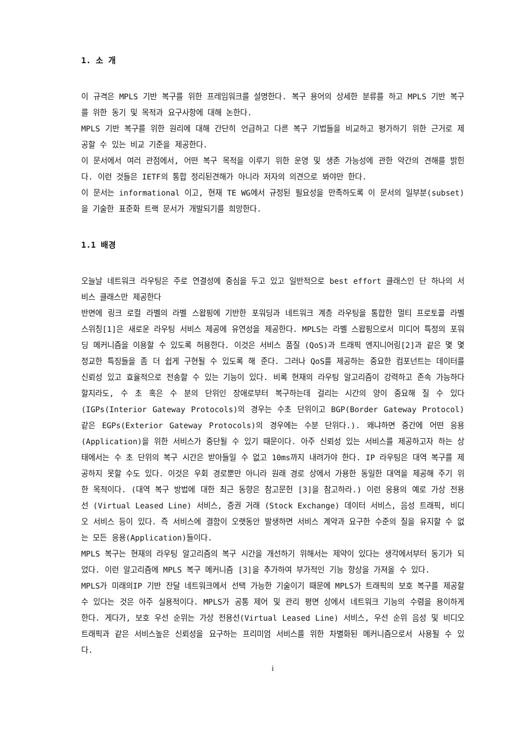1. 소 개
이 규격은 MPLS 기반 복구를 위한 프레임워크를 설명한다. 복구 용어의 상세한 분류를 하고 MPLS 기반 복구를 위한 동기 및 목적과 요구사항에 대해 논한다.
MPLS 기반 복구를 위한 원리에 대해 간단히 언급하고 다른 복구 기법들을 비교하고 평가하기 위한 근거로 제공할 수 있는 비교 기준을 제공한다.
이 문서에서 여러 관점에서, 어떤 복구 목적을 이루기 위한 운영 및 생존 가능성에 관한 약간의 견해를 밝힌다. 이런 것들은 IETF의 통합 정리된견해가 아니라 저자의 의견으로 봐야만 한다.
이 문서는 informational 이고, 현재 TE WG에서 규정된 필요성을 만족하도록 이 문서의 일부분(subset)을 기술한 표준화 트랙 문서가 개발되기를 희망한다.
1.1 배경
오늘날 네트워크 라우팅은 주로 연결성에 중심을 두고 있고 일반적으로 best effort 클래스인 단 하나의 서비스 클래스만 제공한다
반면에 링크 로컬 라벨의 라벨 스왑핑에 기반한 포워딩과 네트워크 계층 라우팅을 통합한 멀티 프로토콜 라벨 스위칭[1]은 새로운 라우팅 서비스 제공에 유연성을 제공한다. MPLS는 라벨 스왑핑으로서 미디어 특정의 포워딩 메커니즘을 이용할 수 있도록 허용한다. 이것은 서비스 품질 (QoS)과 트래픽 엔지니어링[2]과 같은 몇 몇 정교한 특징들을 좀 더 쉽게 구현될 수 있도록 해 준다. 그러나 QoS를 제공하는 중요한 컴포넌트는 데이터를 신뢰성 있고 효율적으로 전송할 수 있는 기능이 있다. 비록 현재의 라우팅 알고리즘이 강력하고 존속 가능하다 할지라도, 수 초 혹은 수 분의 단위인 장애로부터 복구하는데 걸리는 시간의 양이 중요해 질 수 있다(IGPs(Interior Gateway Protocols)의 경우는 수초 단위이고 BGP(Border Gateway Protocol) 같은 EGPs(Exterior Gateway Protocols)의 경우에는 수분 단위다.). 왜냐하면 중간에 어떤 응용(Application)을 위한 서비스가 중단될 수 있기 때문이다. 아주 신뢰성 있는 서비스를 제공하고자 하는 상태에서는 수 초 단위의 복구 시간은 받아들일 수 없고 10ms까지 내려가야 한다. IP 라우팅은 대역 복구를 제공하지 못할 수도 있다. 이것은 우회 경로뿐만 아니라 원래 경로 상에서 가용한 동일한 대역을 제공해 주기 위한 목적이다. (대역 복구 방법에 대한 최근 동향은 참고문헌 [3]을 참고하라.) 이런 응용의 예로 가상 전용선 (Virtual Leased Line) 서비스, 증권 거래 (Stock Exchange) 데이터 서비스, 음성 트래픽, 비디오 서비스 등이 있다. 즉 서비스에 결함이 오랫동안 발생하면 서비스 계약과 요구한 수준의 질을 유지할 수 없는 모든 응용(Application)들이다.
MPLS 복구는 현재의 라우팅 알고리즘의 복구 시간을 개선하기 위해서는 제약이 있다는 생각에서부터 동기가 되었다. 이런 알고리즘에 MPLS 복구 메커니즘 [3]을 추가하여 부가적인 기능 향상을 가져올 수 있다.
MPLS가 미래의IP 기반 잔달 네트워크에서 선택 가능한 기술이기 때문에 MPLS가 트래픽의 보호 복구를 제공할 수 있다는 것은 아주 실용적이다. MPLS가 공통 제어 및 관리 평면 상에서 네트워크 기능의 수렴을 용이하게 한다. 게다가, 보호 우선 순위는 가상 전용선(Virtual Leased Line) 서비스, 우선 순위 음성 및 비디오 트래픽과 같은 서비스높은 신뢰성을 요구하는 프리미엄 서비스를 위한 차별화된 메커니즘으로서 사용될 수 있다.
i